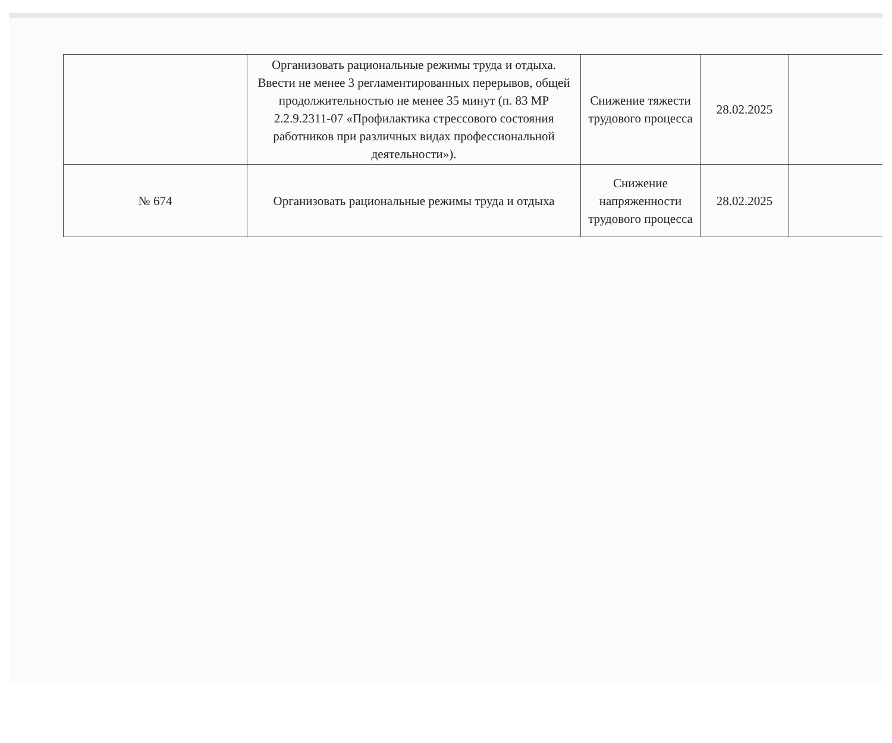| | Организовать рациональные режимы труда и отдыха. Ввести не менее 3 регламентированных перерывов, общей продолжительностью не менее 35 минут (п. 83 МР 2.2.9.2311-07 «Профилактика стрессового состояния работников при различных видах профессиональной деятельности»). | Снижение тяжести трудового процесса | 28.02.2025 | |
| № 674 | Организовать рациональные режимы труда и отдыха | Снижение напряженности трудового процесса | 28.02.2025 | |